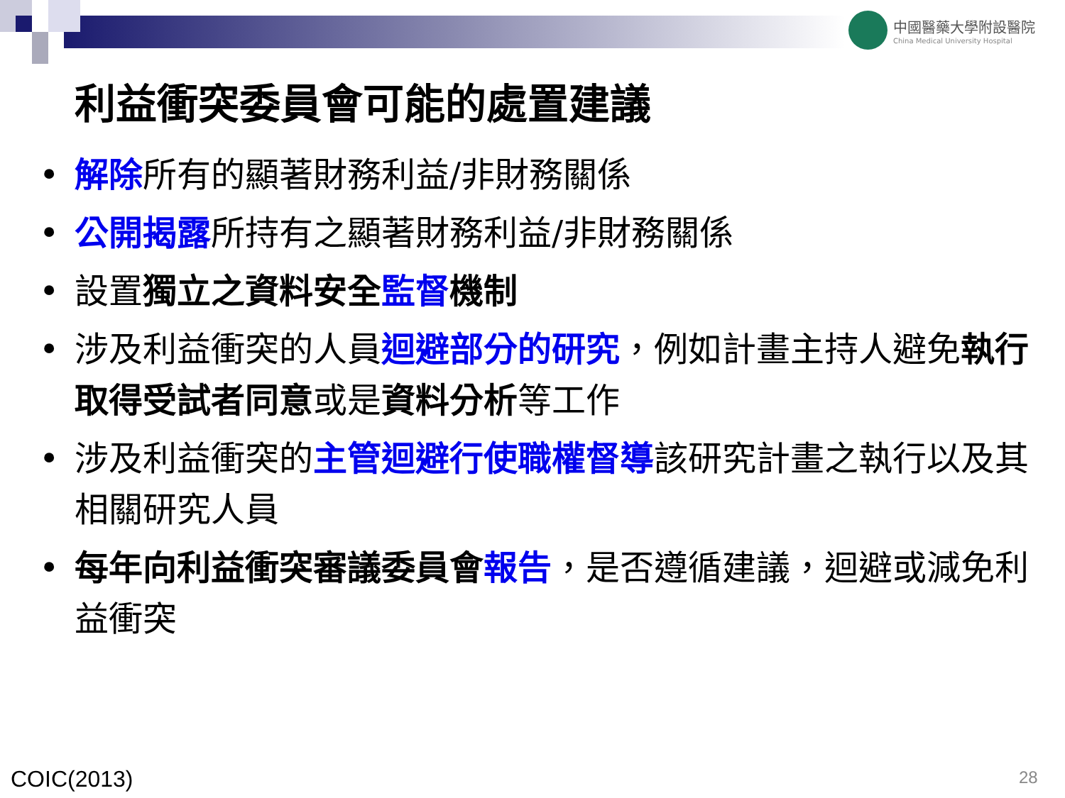中國醫藥大學附設醫院
China Medical University Hospital
利益衝突委員會可能的處置建議
• 解除所有的顯著財務利益/非財務關係
• 公開揭露所持有之顯著財務利益/非財務關係
• 設置獨立之資料安全 監督 機制
• 涉及利益衝突的人員迴避部分的研究，例如計畫主持人避免執行取得受試者同意或是資料分析等工作
• 涉及利益衝突的主管迴避行使職權督導該研究計畫之執行以及其相關研究人員
• 每年向利益衝突審議委員會 報告，是否遵循建議，迴避或減免利益衝突
COIC(2013) 28